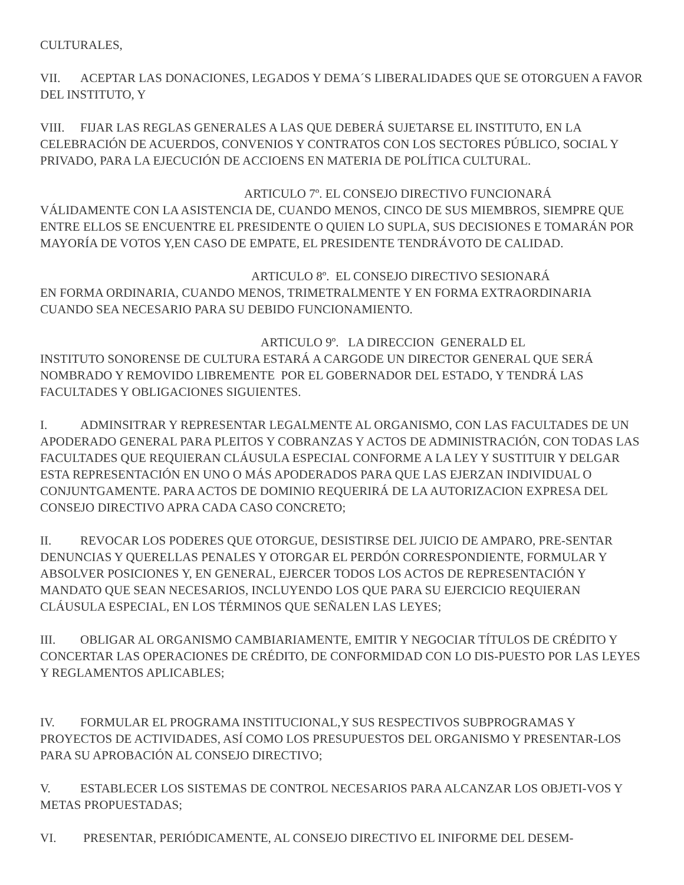CULTURALES,
VII. ACEPTAR LAS DONACIONES, LEGADOS Y DEMA´S LIBERALIDADES QUE SE OTORGUEN A FAVOR DEL INSTITUTO, Y
VIII. FIJAR LAS REGLAS GENERALES A LAS QUE DEBERÁ SUJETARSE EL INSTITUTO, EN LA CELEBRACIÓN DE ACUERDOS, CONVENIOS Y CONTRATOS CON LOS SECTORES PÚBLICO, SOCIAL Y PRIVADO, PARA LA EJECUCIÓN DE ACCIOENS EN MATERIA DE POLÍTICA CULTURAL.
ARTICULO 7º. EL CONSEJO DIRECTIVO FUNCIONARÁ
VÁLIDAMENTE CON LA ASISTENCIA DE, CUANDO MENOS, CINCO DE SUS MIEMBROS, SIEMPRE QUE ENTRE ELLOS SE ENCUENTRE EL PRESIDENTE O QUIEN LO SUPLA, SUS DECISIONES E TOMARÁN POR MAYORÍA DE VOTOS Y,EN CASO DE EMPATE, EL PRESIDENTE TENDRÁVOTO DE CALIDAD.
ARTICULO 8º. EL CONSEJO DIRECTIVO SESIONARÁ
EN FORMA ORDINARIA, CUANDO MENOS, TRIMETRALMENTE Y EN FORMA EXTRAORDINARIA CUANDO SEA NECESARIO PARA SU DEBIDO FUNCIONAMIENTO.
ARTICULO 9º. LA DIRECCION GENERALD EL
INSTITUTO SONORENSE DE CULTURA ESTARÁ A CARGODE UN DIRECTOR GENERAL QUE SERÁ NOMBRADO Y REMOVIDO LIBREMENTE POR EL GOBERNADOR DEL ESTADO, Y TENDRÁ LAS FACULTADES Y OBLIGACIONES SIGUIENTES.
I. ADMINSITRAR Y REPRESENTAR LEGALMENTE AL ORGANISMO, CON LAS FACULTADES DE UN APODERADO GENERAL PARA PLEITOS Y COBRANZAS Y ACTOS DE ADMINISTRACIÓN, CON TODAS LAS FACULTADES QUE REQUIERAN CLÁUSULA ESPECIAL CONFORME A LA LEY Y SUSTITUIR Y DELGAR ESTA REPRESENTACIÓN EN UNO O MÁS APODERADOS PARA QUE LAS EJERZAN INDIVIDUAL O CONJUNTGAMENTE. PARA ACTOS DE DOMINIO REQUERIRÁ DE LA AUTORIZACION EXPRESA DEL CONSEJO DIRECTIVO APRA CADA CASO CONCRETO;
II. REVOCAR LOS PODERES QUE OTORGUE, DESISTIRSE DEL JUICIO DE AMPARO, PRE-SENTAR DENUNCIAS Y QUERELLAS PENALES Y OTORGAR EL PERDÓN CORRESPONDIENTE, FORMULAR Y ABSOLVER POSICIONES Y, EN GENERAL, EJERCER TODOS LOS ACTOS DE REPRESENTACIÓN Y MANDATO QUE SEAN NECESARIOS, INCLUYENDO LOS QUE PARA SU EJERCICIO REQUIERAN CLÁUSULA ESPECIAL, EN LOS TÉRMINOS QUE SEÑALEN LAS LEYES;
III. OBLIGAR AL ORGANISMO CAMBIARIAMENTE, EMITIR Y NEGOCIAR TÍTULOS DE CRÉDITO Y CONCERTAR LAS OPERACIONES DE CRÉDITO, DE CONFORMIDAD CON LO DIS-PUESTO POR LAS LEYES Y REGLAMENTOS APLICABLES;
IV. FORMULAR EL PROGRAMA INSTITUCIONAL,Y SUS RESPECTIVOS SUBPROGRAMAS Y PROYECTOS DE ACTIVIDADES, ASÍ COMO LOS PRESUPUESTOS DEL ORGANISMO Y PRESENTAR-LOS PARA SU APROBACIÓN AL CONSEJO DIRECTIVO;
V. ESTABLECER LOS SISTEMAS DE CONTROL NECESARIOS PARA ALCANZAR LOS OBJETI-VOS Y METAS PROPUESTADAS;
VI. PRESENTAR, PERIÓDICAMENTE, AL CONSEJO DIRECTIVO EL INIFORME DEL DESEM-